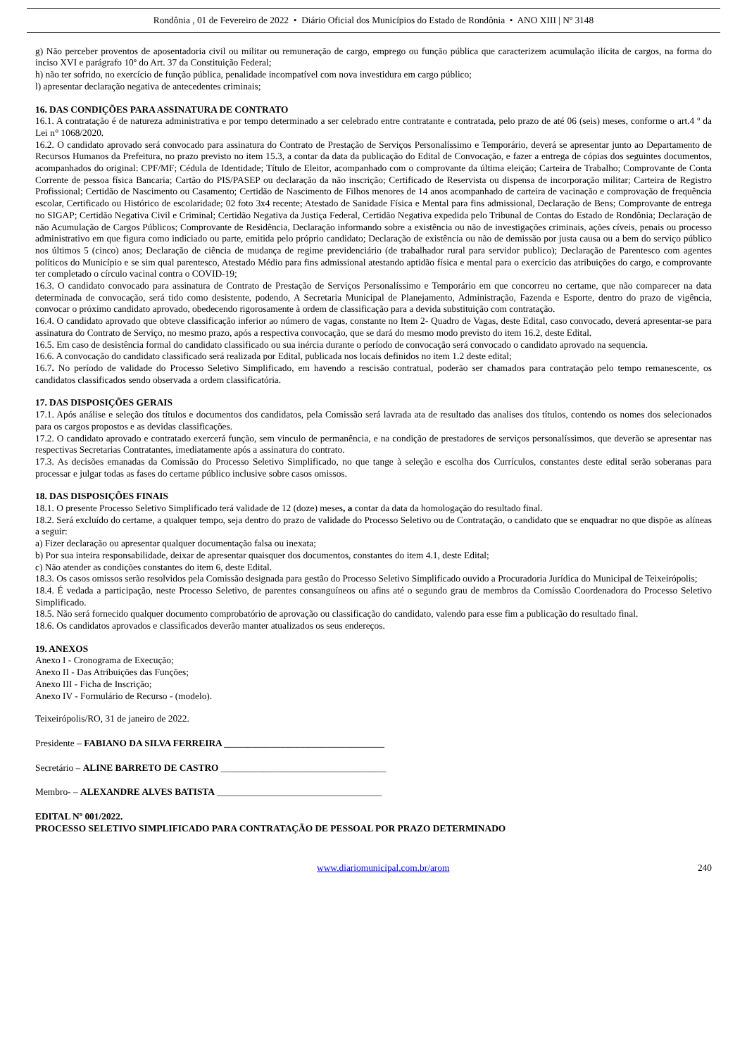Rondônia , 01 de Fevereiro de 2022 • Diário Oficial dos Municípios do Estado de Rondônia • ANO XIII | Nº 3148
g) Não perceber proventos de aposentadoria civil ou militar ou remuneração de cargo, emprego ou função pública que caracterizem acumulação ilícita de cargos, na forma do inciso XVI e parágrafo 10º do Art. 37 da Constituição Federal;
h) não ter sofrido, no exercício de função pública, penalidade incompatível com nova investidura em cargo público;
l) apresentar declaração negativa de antecedentes criminais;
16. DAS CONDIÇÕES PARA ASSINATURA DE CONTRATO
16.1. A contratação é de natureza administrativa e por tempo determinado a ser celebrado entre contratante e contratada, pelo prazo de até 06 (seis) meses, conforme o art.4 º da Lei n° 1068/2020.
16.2. O candidato aprovado será convocado para assinatura do Contrato de Prestação de Serviços Personalíssimo e Temporário, deverá se apresentar junto ao Departamento de Recursos Humanos da Prefeitura, no prazo previsto no item 15.3, a contar da data da publicação do Edital de Convocação, e fazer a entrega de cópias dos seguintes documentos, acompanhados do original: CPF/MF; Cédula de Identidade; Título de Eleitor, acompanhado com o comprovante da última eleição; Carteira de Trabalho; Comprovante de Conta Corrente de pessoa física Bancaria; Cartão do PIS/PASEP ou declaração da não inscrição; Certificado de Reservista ou dispensa de incorporação militar; Carteira de Registro Profissional; Certidão de Nascimento ou Casamento; Certidão de Nascimento de Filhos menores de 14 anos acompanhado de carteira de vacinação e comprovação de frequência escolar, Certificado ou Histórico de escolaridade; 02 foto 3x4 recente; Atestado de Sanidade Física e Mental para fins admissional, Declaração de Bens; Comprovante de entrega no SIGAP; Certidão Negativa Civil e Criminal; Certidão Negativa da Justiça Federal, Certidão Negativa expedida pelo Tribunal de Contas do Estado de Rondônia; Declaração de não Acumulação de Cargos Públicos; Comprovante de Residência, Declaração informando sobre a existência ou não de investigações criminais, ações cíveis, penais ou processo administrativo em que figura como indiciado ou parte, emitida pelo próprio candidato; Declaração de existência ou não de demissão por justa causa ou a bem do serviço público nos últimos 5 (cinco) anos; Declaração de ciência de mudança de regime previdenciário (de trabalhador rural para servidor publico); Declaração de Parentesco com agentes políticos do Município e se sim qual parentesco, Atestado Médio para fins admissional atestando aptidão física e mental para o exercício das atribuições do cargo, e comprovante ter completado o círculo vacinal contra o COVID-19;
16.3. O candidato convocado para assinatura de Contrato de Prestação de Serviços Personalíssimo e Temporário em que concorreu no certame, que não comparecer na data determinada de convocação, será tido como desistente, podendo, A Secretaria Municipal de Planejamento, Administração, Fazenda e Esporte, dentro do prazo de vigência, convocar o próximo candidato aprovado, obedecendo rigorosamente à ordem de classificação para a devida substituição com contratação.
16.4. O candidato aprovado que obteve classificação inferior ao número de vagas, constante no Item 2- Quadro de Vagas, deste Edital, caso convocado, deverá apresentar-se para assinatura do Contrato de Serviço, no mesmo prazo, após a respectiva convocação, que se dará do mesmo modo previsto do item 16.2, deste Edital.
16.5. Em caso de desistência formal do candidato classificado ou sua inércia durante o período de convocação será convocado o candidato aprovado na sequencia.
16.6. A convocação do candidato classificado será realizada por Edital, publicada nos locais definidos no item 1.2 deste edital;
16.7. No período de validade do Processo Seletivo Simplificado, em havendo a rescisão contratual, poderão ser chamados para contratação pelo tempo remanescente, os candidatos classificados sendo observada a ordem classificatória.
17. DAS DISPOSIÇÕES GERAIS
17.1. Após análise e seleção dos títulos e documentos dos candidatos, pela Comissão será lavrada ata de resultado das analises dos títulos, contendo os nomes dos selecionados para os cargos propostos e as devidas classificações.
17.2. O candidato aprovado e contratado exercerá função, sem vinculo de permanência, e na condição de prestadores de serviços personalíssimos, que deverão se apresentar nas respectivas Secretarias Contratantes, imediatamente após a assinatura do contrato.
17.3. As decisões emanadas da Comissão do Processo Seletivo Simplificado, no que tange à seleção e escolha dos Currículos, constantes deste edital serão soberanas para processar e julgar todas as fases do certame público inclusive sobre casos omissos.
18. DAS DISPOSIÇÕES FINAIS
18.1. O presente Processo Seletivo Simplificado terá validade de 12 (doze) meses, a contar da data da homologação do resultado final.
18.2. Será excluído do certame, a qualquer tempo, seja dentro do prazo de validade do Processo Seletivo ou de Contratação, o candidato que se enquadrar no que dispõe as alíneas a seguir:
a) Fizer declaração ou apresentar qualquer documentação falsa ou inexata;
b) Por sua inteira responsabilidade, deixar de apresentar quaisquer dos documentos, constantes do item 4.1, deste Edital;
c) Não atender as condições constantes do item 6, deste Edital.
18.3. Os casos omissos serão resolvidos pela Comissão designada para gestão do Processo Seletivo Simplificado ouvido a Procuradoria Jurídica do Municipal de Teixeirópolis;
18.4. É vedada a participação, neste Processo Seletivo, de parentes consanguíneos ou afins até o segundo grau de membros da Comissão Coordenadora do Processo Seletivo Simplificado.
18.5. Não será fornecido qualquer documento comprobatório de aprovação ou classificação do candidato, valendo para esse fim a publicação do resultado final.
18.6. Os candidatos aprovados e classificados deverão manter atualizados os seus endereços.
19. ANEXOS
Anexo I - Cronograma de Execução;
Anexo II - Das Atribuições das Funções;
Anexo III - Ficha de Inscrição;
Anexo IV - Formulário de Recurso - (modelo).
Teixeirópolis/RO, 31 de janeiro de 2022.
Presidente – FABIANO DA SILVA FERREIRA __________________________________
Secretário – ALINE BARRETO DE CASTRO ___________________________________
Membro- – ALEXANDRE ALVES BATISTA ___________________________________
EDITAL Nº 001/2022.
PROCESSO SELETIVO SIMPLIFICADO PARA CONTRATAÇÃO DE PESSOAL POR PRAZO DETERMINADO
www.diariomunicipal.com.br/arom 240